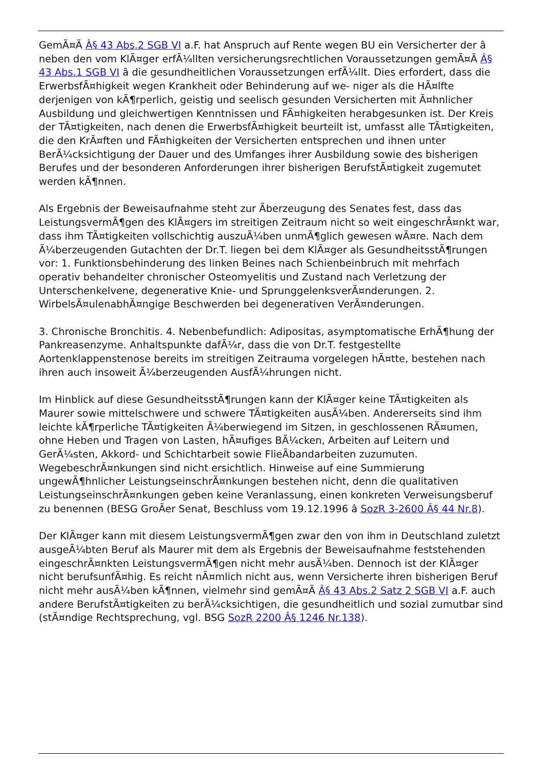GemÃ¤Ã Â§ 43 Abs.2 SGB VI a.F. hat Anspruch auf Rente wegen BU ein Versicherter der â neben den vom KlÃ¤ger erfÃ¼llten versicherungsrechtlichen Voraussetzungen gemÃ¤Ã Â§ 43 Abs.1 SGB VI â die gesundheitlichen Voraussetzungen erfÃ¼llt. Dies erfordert, dass die ErwerbsfÃ¤higkeit wegen Krankheit oder Behinderung auf we- niger als die HÃ¤lfte derjenigen von kÃ¶rperlich, geistig und seelisch gesunden Versicherten mit Ã¤hnlicher Ausbildung und gleichwertigen Kenntnissen und FÃ¤higkeiten herabgesunken ist. Der Kreis der TÃ¤tigkeiten, nach denen die ErwerbsfÃ¤higkeit beurteilt ist, umfasst alle TÃ¤tigkeiten, die den KrÃ¤ften und FÃ¤higkeiten der Versicherten entsprechen und ihnen unter BerÃ¼cksichtigung der Dauer und des Umfanges ihrer Ausbildung sowie des bisherigen Berufes und der besonderen Anforderungen ihrer bisherigen BerufstÃ¤tigkeit zugemutet werden kÃ¶nnen.
Als Ergebnis der Beweisaufnahme steht zur Ãberzeugung des Senates fest, dass das LeistungsvermÃ¶gen des KlÃ¤gers im streitigen Zeitraum nicht so weit eingeschrÃ¤nkt war, dass ihm TÃ¤tigkeiten vollschichtig auszuÃ¼ben unmÃ¶glich gewesen wÃ¤re. Nach dem Ã¼berzeugenden Gutachten der Dr.T. liegen bei dem KlÃ¤ger als GesundheitsstÃ¶rungen vor: 1. Funktionsbehinderung des linken Beines nach Schienbeinbruch mit mehrfach operativ behandelter chronischer Osteomyelitis und Zustand nach Verletzung der Unterschenkelvene, degenerative Knie- und SprunggelenksverÃ¤nderungen. 2. WirbelsÃ¤ulenabhÃ¤ngige Beschwerden bei degenerativen VerÃ¤nderungen.
3. Chronische Bronchitis. 4. Nebenbefundlich: Adipositas, asymptomatische ErhÃ¶hung der Pankreasenzyme. Anhaltspunkte dafÃ¼r, dass die von Dr.T. festgestellte Aortenklappenstenose bereits im streitigen Zeitrauma vorgelegen hÃ¤tte, bestehen nach ihren auch insoweit Ã¼berzeugenden AusfÃ¼hrungen nicht.
Im Hinblick auf diese GesundheitsstÃ¶rungen kann der KlÃ¤ger keine TÃ¤tigkeiten als Maurer sowie mittelschwere und schwere TÃ¤tigkeiten ausÃ¼ben. Andererseits sind ihm leichte kÃ¶rperliche TÃ¤tigkeiten Ã¼berwiegend im Sitzen, in geschlossenen RÃ¤umen, ohne Heben und Tragen von Lasten, hÃ¤ufiges BÃ¼cken, Arbeiten auf Leitern und GerÃ¼sten, Akkord- und Schichtarbeit sowie FlieÃbandarbeiten zuzumuten. WegebeschrÃ¤nkungen sind nicht ersichtlich. Hinweise auf eine Summierung ungewÃ¶hnlicher LeistungseinschrÃ¤nkungen bestehen nicht, denn die qualitativen LeistungseinschrÃ¤nkungen geben keine Veranlassung, einen konkreten Verweisungsberuf zu benennen (BESG GroÃer Senat, Beschluss vom 19.12.1996 â SozR 3-2600 Â§ 44 Nr.8).
Der KlÃ¤ger kann mit diesem LeistungsvermÃ¶gen zwar den von ihm in Deutschland zuletzt ausgeÃ¼bten Beruf als Maurer mit dem als Ergebnis der Beweisaufnahme feststehenden eingeschrÃ¤nkten LeistungsvermÃ¶gen nicht mehr ausÃ¼ben. Dennoch ist der KlÃ¤ger nicht berufsunfÃ¤hig. Es reicht nÃ¤mlich nicht aus, wenn Versicherte ihren bisherigen Beruf nicht mehr ausÃ¼ben kÃ¶nnen, vielmehr sind gemÃ¤Ã Â§ 43 Abs.2 Satz 2 SGB VI a.F. auch andere BerufstÃ¤tigkeiten zu berÃ¼cksichtigen, die gesundheitlich und sozial zumutbar sind (stÃ¤ndige Rechtsprechung, vgl. BSG SozR 2200 Â§ 1246 Nr.138).